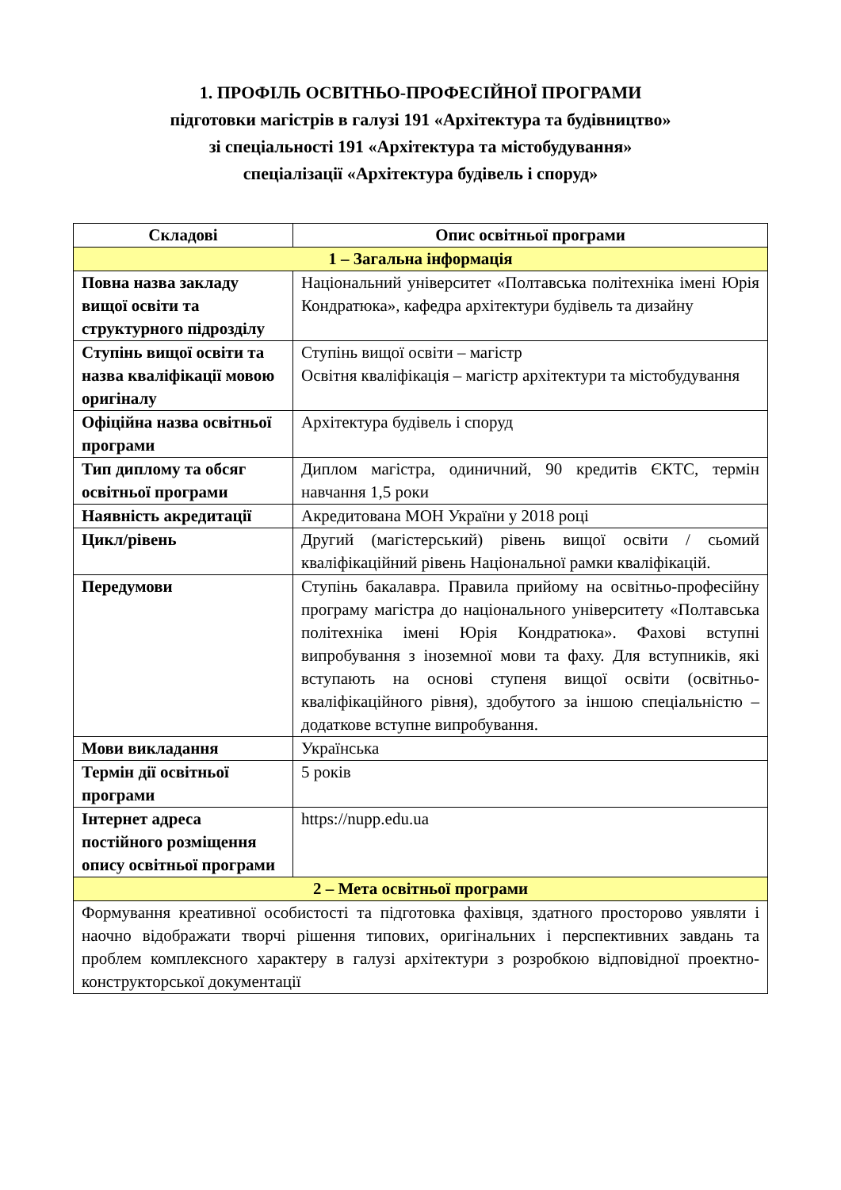1. ПРОФІЛЬ ОСВІТНЬО-ПРОФЕСІЙНОЇ ПРОГРАМИ
підготовки магістрів в галузі 191 «Архітектура та будівництво»
зі спеціальності 191 «Архітектура та містобудування»
спеціалізації «Архітектура будівель і споруд»
| Складові | Опис освітньої програми |
| --- | --- |
| 1 – Загальна інформація | |
| Повна назва закладу вищої освіти та структурного підрозділу | Національний університет «Полтавська політехніка імені Юрія Кондратюка», кафедра архітектури будівель та дизайну |
| Ступінь вищої освіти та назва кваліфікації мовою оригіналу | Ступінь вищої освіти – магістр Освітня кваліфікація – магістр архітектури та містобудування |
| Офіційна назва освітньої програми | Архітектура будівель і споруд |
| Тип диплому та обсяг освітньої програми | Диплом магістра, одиничний, 90 кредитів ЄКТС, термін навчання 1,5 роки |
| Наявність акредитації | Акредитована МОН України у 2018 році |
| Цикл/рівень | Другий (магістерський) рівень вищої освіти / сьомий кваліфікаційний рівень Національної рамки кваліфікацій. |
| Передумови | Ступінь бакалавра. Правила прийому на освітньо-професійну програму магістра до національного університету «Полтавська політехніка імені Юрія Кондратюка». Фахові вступні випробування з іноземної мови та фаху. Для вступників, які вступають на основі ступеня вищої освіти (освітньо-кваліфікаційного рівня), здобутого за іншою спеціальністю – додаткове вступне випробування. |
| Мови викладання | Українська |
| Термін дії освітньої програми | 5 років |
| Інтернет адреса постійного розміщення опису освітньої програми | https://nupp.edu.ua |
| 2 – Мета освітньої програми | |
| Формування креативної особистості та підготовка фахівця, здатного просторово уявляти і наочно відображати творчі рішення типових, оригінальних і перспективних завдань та проблем комплексного характеру в галузі архітектури з розробкою відповідної проектно-конструкторської документації | |